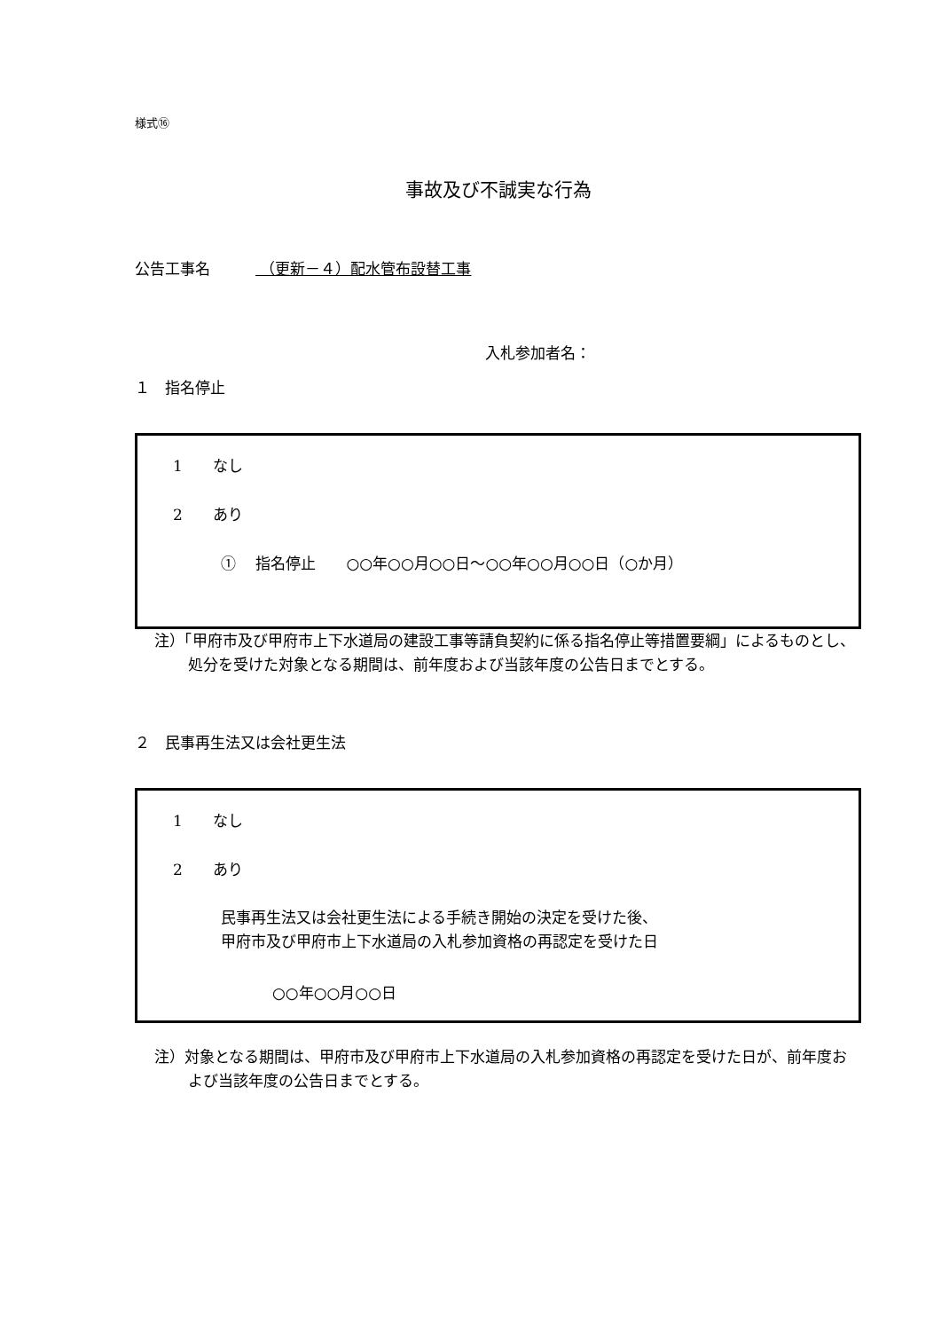様式⑯
事故及び不誠実な行為
公告工事名　　　 （更新－４）配水管布設替工事
入札参加者名：
１　指名停止
1　　なし
2　　あり
①　 指名停止　　○○年○○月○○日～○○年○○月○○日（○か月）
注）「甲府市及び甲府市上下水道局の建設工事等請負契約に係る指名停止等措置要綱」によるものとし、処分を受けた対象となる期間は、前年度および当該年度の公告日までとする。
２　民事再生法又は会社更生法
1　　なし
2　　あり
民事再生法又は会社更生法による手続き開始の決定を受けた後、
甲府市及び甲府市上下水道局の入札参加資格の再認定を受けた日
○○年○○月○○日
注）対象となる期間は、甲府市及び甲府市上下水道局の入札参加資格の再認定を受けた日が、前年度および当該年度の公告日までとする。